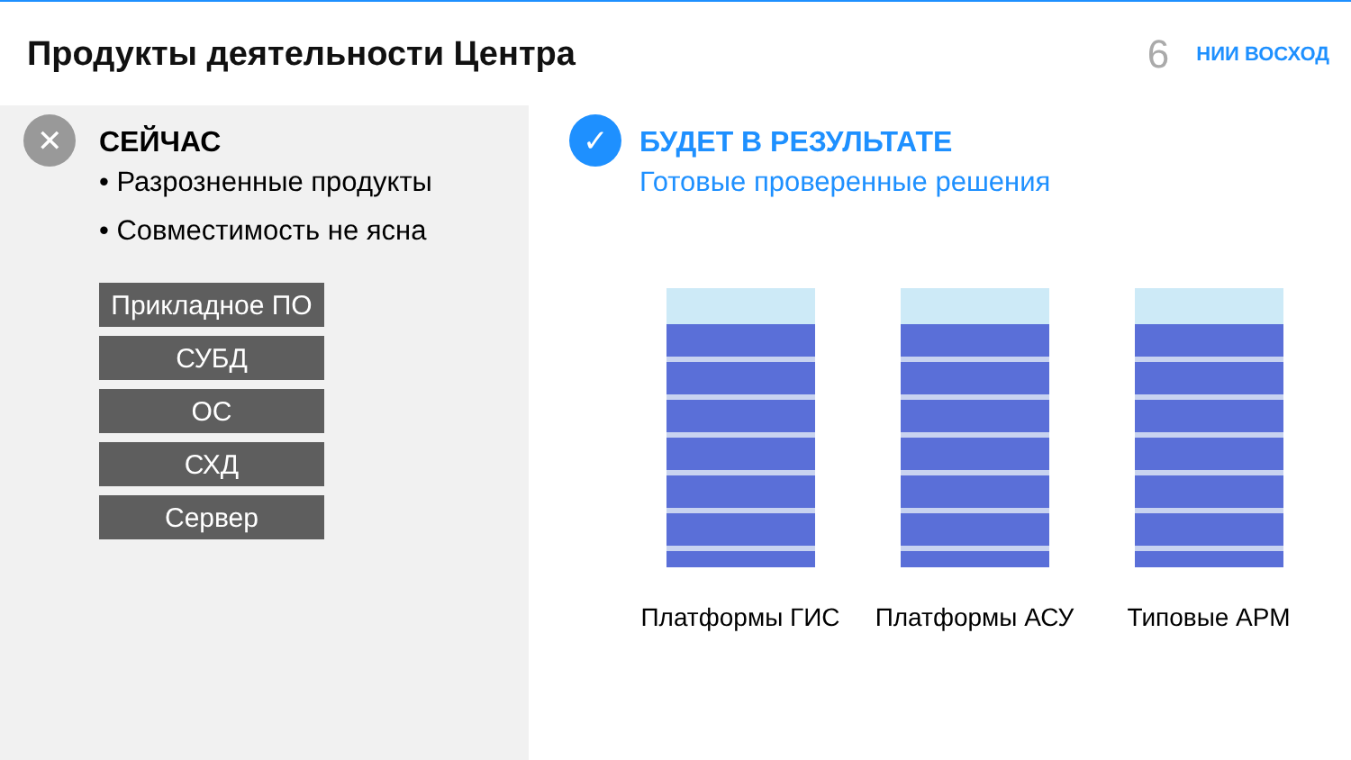Продукты деятельности Центра
6 НИИ ВОСХОД
✕
СЕЙЧАС
• Разрозненные продукты
• Совместимость не ясна
Прикладное ПО
СУБД
ОС
СХД
Сервер
✓
БУДЕТ В РЕЗУЛЬТАТЕ
Готовые проверенные решения
Платформы ГИС Платформы АСУ Типовые АРМ